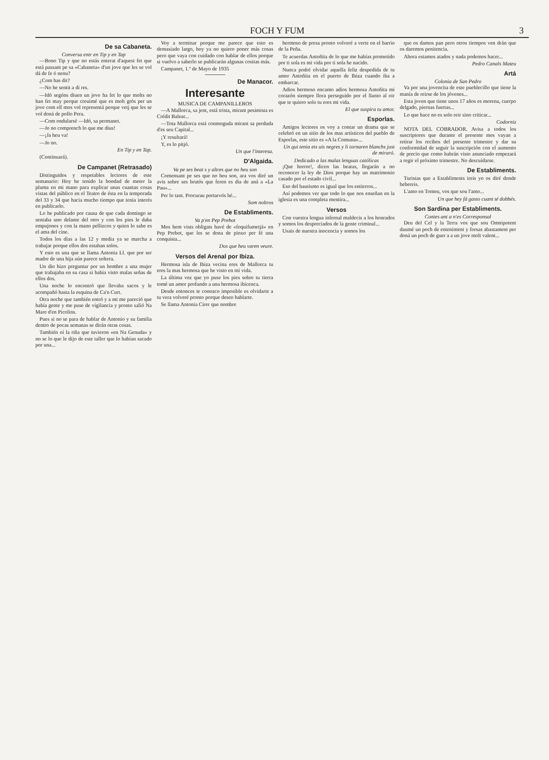FOCH Y FUM 3
De sa Cabaneta.
Conversa entr en Tip y en Tap
—Bono Tip y que no estás enterat d'aquest fet que está passant pe sa «Cabaneta» d'un jove que les se vol dá de fe ó nenu?
¿Com has dit?
—No he sentit a di res.
—Idó segóns diuen un jove ha fet lo que molts no han fet may perque creuimé que es molt grós per un jove com ell mos vol representá perque vetj que les se vol doná de pollo Pera.
—Com ondularsé —Idó, sa permanet.
—Jo no comprench lo que me dius!
—¡Ja heu va!
—Jo no.
En Tip y en Tap.
(Continuará).
De Campanet (Retrasado)
Distinguidos y respetables lectores de este semanario: Hoy he tenido la bondad de meter la pluma en mi mano para explicar unas cuantas cosas vistas del público en el Teatro de ésta en la temporada del 33 y 34 que hacia mucho tiempo que tenia interés en publicarlo.
Lo he publicado por causa de que cada domingo se sentaba uno delante del otro y con los pies le daba empujones y con la mano pellizcos y quien lo sabe es el ama del cine.
Todos los días a las 12 y media ya se marcha a trabajar porque ellos dos estaban solos.
Y esto es una que se llama Antonia Ll. que por ser madre de una hija aún parece soltera.
Un dio hizo preguntar por un hombre a una mujer que trabajaba en su casa si habia visto malas señas de ellos dos.
Una noche lo encontró que llevaba sacos y le acompañó hasta la esquina de Ca'n Curt.
Otra noche que también entró y a mi me pareció que había gente y me puse de vigilancia y pronto salió Na Mare d'en Picolins.
Pues si no se para de hablar de Antonio y su familia dentro de pocas semanas se dirán otras cosas.
También oí la riña que tuvieron «en Na Genuda» y no se lo que le dijo de este taller que lo habían sacado por una...
Voy a terminar porque me parece que esto es demasiado largo, hoy ya no quiero poner más cosas pero que vaya con cuidado con hablar de ellos porque si vuelvo a saberlo se publicarán algunas cositas más.
Campanet, 1.º de Mayo de 1935
De Manacor.
Interesante
MUSICA DE CAMPANILLEROS
—A Mallorca, sa jent, está trista, mirant pesimista es Crédit Balear...
—Tota Mallorca está conmoguda mirant sa perduda d'es seu Capital...
¡Y resultará!
Y, es lo pitjó.
Un que l'interesa.
D'Algaida.
Va pe ses beat s y altres que no heu son
Comensant pe ses que no heu son, ara vos diré un avis sobre ses brutós que feren es dia de aná a «La Pau»...
Per lo tant. Procurau portarvós bé...
Som noltros
De Establiments.
Va p'en Pep Prebot
Mos hem vists obligats havé de «foquifumetjá» en Pep Prebot, que les se dona de pinxo per fé una conquista...
Dos que heu varen veure.
Versos del Arenal por Ibiza.
Hermosa isla de Ibiza vecina eres de Mallorca tu eres la mas hermosa que he visto en mi vida.
La última vez que yo puse los pies sobre tu tierra tomé un amor profundo a una hermosa ibicenca.
Desde entonces te conozco imposible es olvidarte a tu vera volveré pronto porque deseo hablarte.
Se llama Antonia Cirer que nombre
hermoso de presa pronto volveré a verte en el barrio de la Peña.
Te acuerdas Antoñita de lo que me habías prometido por ti sola es mi vida por ti sola he nacido.
Nunca podré olvidar aquella feliz despedida de tu amor Antoñita en el puerto de Ibiza cuando iba a embarcar.
Adios hermoso encanto adios hermosa Antoñita mi corazón siempre llora perseguido por el llanto al oir que te quiero solo tu eres mi vida.
El que suspira tu amor.
Esporlas.
Amigos lectores os voy a contar un drama que se celebró en un sitio de los mas artísticos del pueblo de Esporlas, este sitio es «A la Comuna»...
Un qui tenia ets uis negres y li tornaren blanchs just de miraró.
Dedicado a las malas lenguas católicas
¡Que horror!, dicen las beatas, llegarán a no reconocer la ley de Dios porque hay un matrimonio casado por el estado civil...
Eso del bautismo es igual que los entierros...
Así podemos ver que todo lo que nos enseñan en la iglesia es una completa mentira...
Versos
Con vuestra lengua infernal maldecis a los honrados y somos los despreciados de la gente criminal...
Usais de nuestra inocencia y somos los
que os damos pan pero otros tiempos ven drán que os daremos penitencia.
Ahora estamos atados y nada podemos hacer...
Pedro Canals Mateu
Artá
Colonia de San Pedro
Va por una jovencita de este pueblecillo que tiene la manía de reirse de los jóvenes...
Esta joven que tiene unos 17 años es morena, cuerpo delgado, piernas fuertas...
Lo que hace no es solo reir sino criticar...
Codorniz
NOTA DEL COBRADOR. Avisa a todos los suscriptores que durante el presente mes vayan a retirar los recibos del presente trimestre y dar su conformidad de seguir la suscripción con el aumento de precio que como habrán visto anunciado empezará a regir el próximo trimestre. No descuidarse.
De Establiments.
Turistas que a Establiments ireis yo os diré donde bebereis.
L'amo en Tomeu, vos que sou l'amo...
Un que hey fá gasto cuant té dobbés.
Son Sardina per Establiments.
Contes ant a n'es Corresponsal
Deu del Cel y la Terra vos que sou Omnipotent daumé un poch de enteniment y forsas abastament per doná un poch de guer a a un jove molt valent...